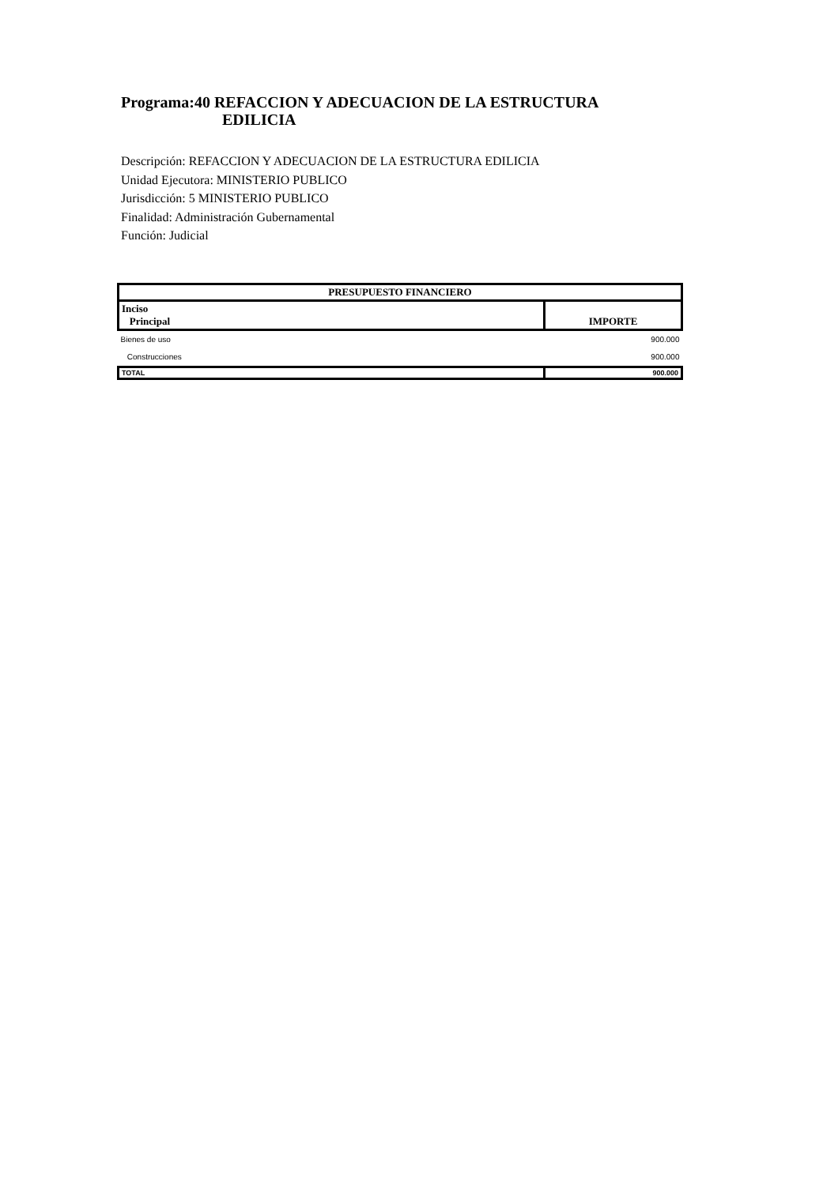Programa:40 REFACCION Y ADECUACION DE LA ESTRUCTURA
EDILICIA
Descripción: REFACCION Y ADECUACION DE LA ESTRUCTURA EDILICIA
Unidad Ejecutora: MINISTERIO PUBLICO
Jurisdicción: 5 MINISTERIO PUBLICO
Finalidad: Administración Gubernamental
Función: Judicial
| PRESUPUESTO FINANCIERO | |
| --- | --- |
| Inciso Principal | IMPORTE |
| Bienes de uso | 900.000 |
| Construcciones | 900.000 |
| TOTAL | 900.000 |